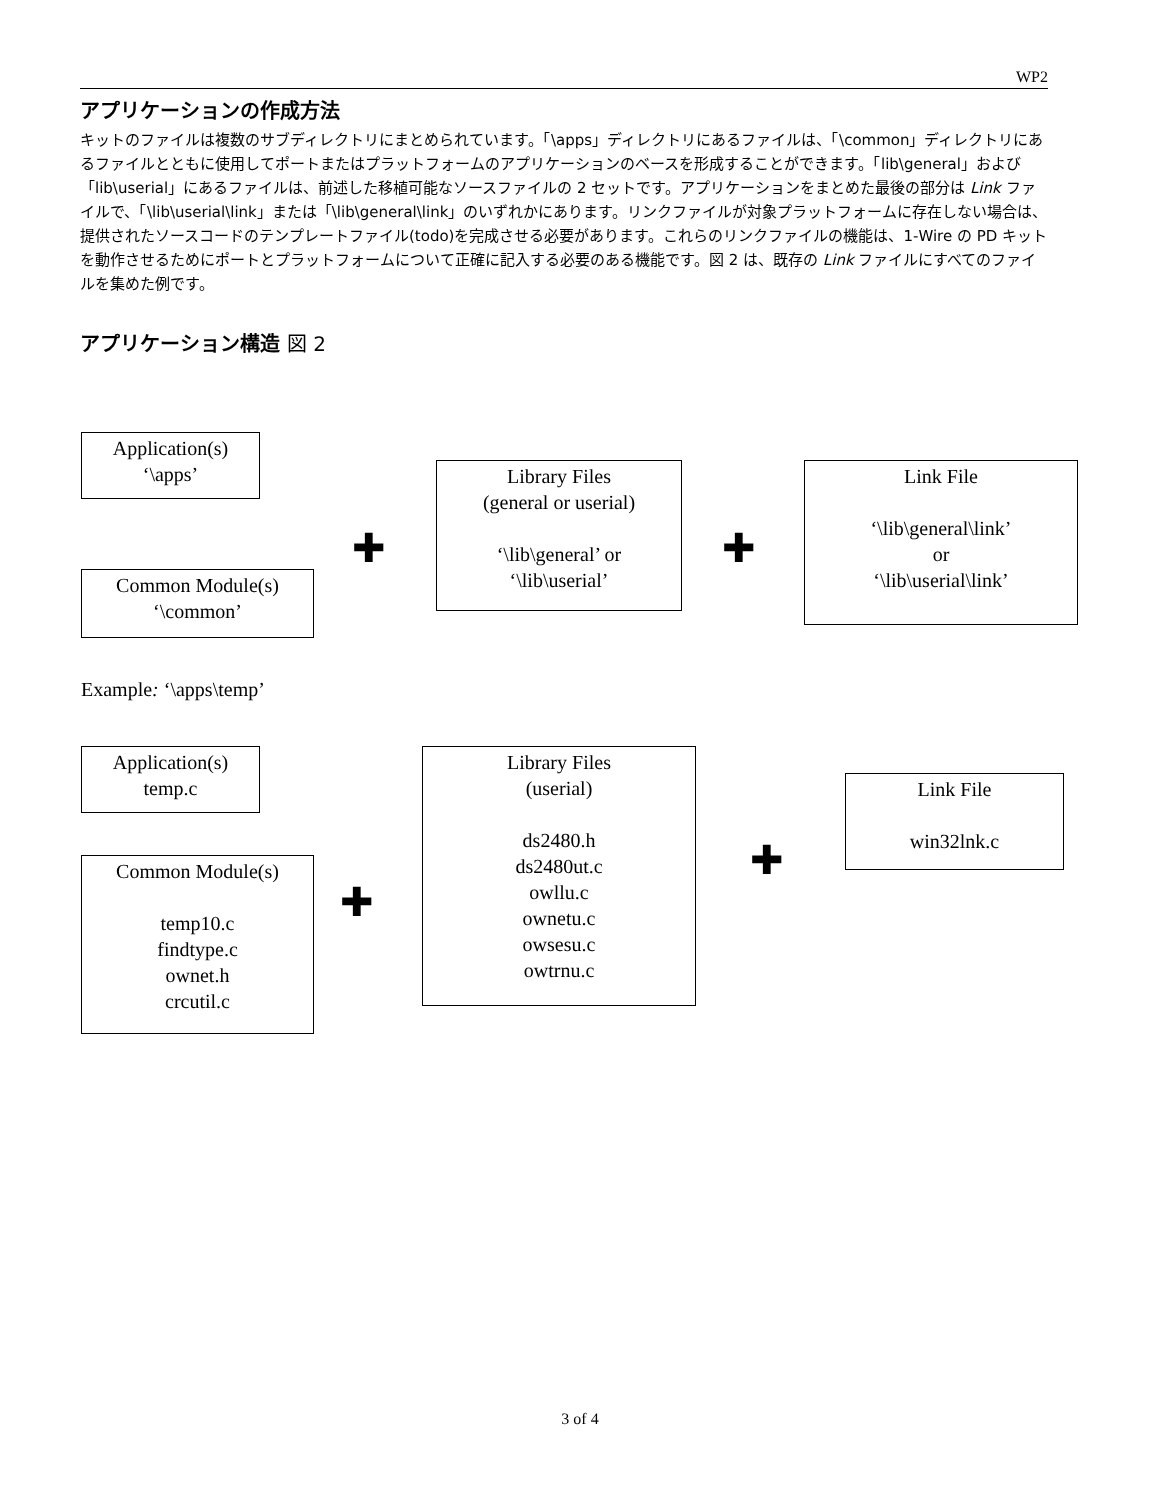WP2
アプリケーションの作成方法
キットのファイルは複数のサブディレクトリにまとめられています。「\apps」ディレクトリにあるファイルは、「\common」ディレクトリにあるファイルとともに使用してポートまたはプラットフォームのアプリケーションのベースを形成することができます。「lib\general」および「lib\userial」にあるファイルは、前述した移植可能なソースファイルの 2 セットです。アプリケーションをまとめた最後の部分は Link ファイルで、「\lib\userial\link」または「\lib\general\link」のいずれかにあります。リンクファイルが対象プラットフォームに存在しない場合は、提供されたソースコードのテンプレートファイル(todo)を完成させる必要があります。これらのリンクファイルの機能は、1-Wire の PD キットを動作させるためにポートとプラットフォームについて正確に記入する必要のある機能です。図 2 は、既存の Link ファイルにすべてのファイルを集めた例です。
アプリケーション構造 図 2
Application(s)
‘\apps’
Common Module(s)
‘\common’
✚
Library Files
(general or userial)
‘\lib\general’ or
‘\lib\userial’
✚
Link File
‘\lib\general\link’
or
‘\lib\userial\link’
Example: ‘\apps\temp’
Application(s)
temp.c
Common Module(s)
temp10.c
findtype.c
ownet.h
crcutil.c
✚
Library Files
(userial)
ds2480.h
ds2480ut.c
owllu.c
ownetu.c
owsesu.c
owtrnu.c
✚
Link File
win32lnk.c
3 of 4